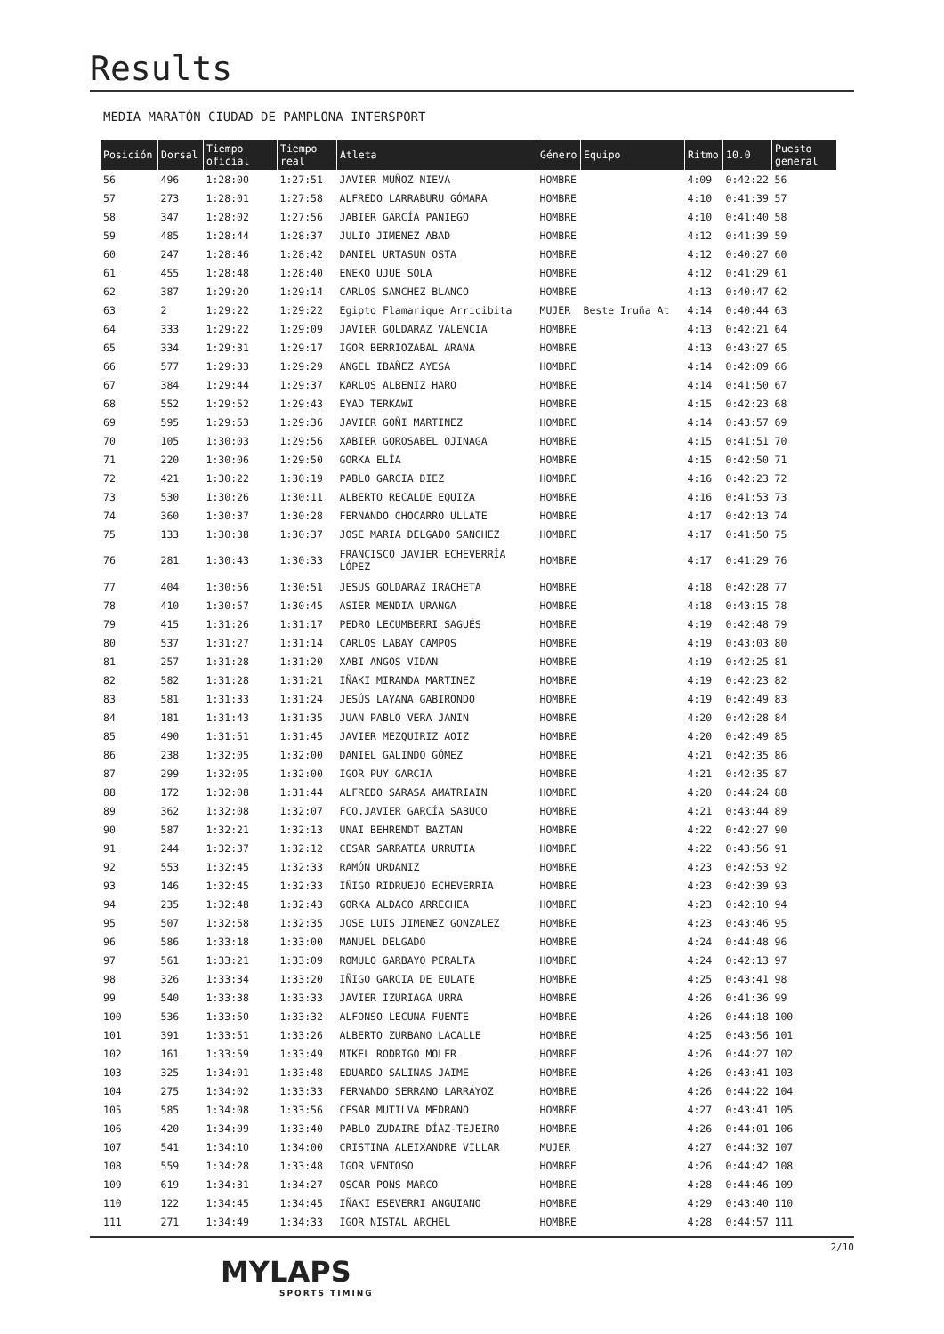Results
MEDIA MARATÓN CIUDAD DE PAMPLONA INTERSPORT
| Posición | Dorsal | Tiempo oficial | Tiempo real | Atleta | Género | Equipo | Ritmo | 10.0 | Puesto general |
| --- | --- | --- | --- | --- | --- | --- | --- | --- | --- |
| 56 | 496 | 1:28:00 | 1:27:51 | JAVIER MUÑOZ NIEVA | HOMBRE | | 4:09 | 0:42:22 | 56 |
| 57 | 273 | 1:28:01 | 1:27:58 | ALFREDO LARRABURU GÓMARA | HOMBRE | | 4:10 | 0:41:39 | 57 |
| 58 | 347 | 1:28:02 | 1:27:56 | JABIER GARCÍA PANIEGO | HOMBRE | | 4:10 | 0:41:40 | 58 |
| 59 | 485 | 1:28:44 | 1:28:37 | JULIO JIMENEZ ABAD | HOMBRE | | 4:12 | 0:41:39 | 59 |
| 60 | 247 | 1:28:46 | 1:28:42 | DANIEL URTASUN OSTA | HOMBRE | | 4:12 | 0:40:27 | 60 |
| 61 | 455 | 1:28:48 | 1:28:40 | ENEKO UJUE SOLA | HOMBRE | | 4:12 | 0:41:29 | 61 |
| 62 | 387 | 1:29:20 | 1:29:14 | CARLOS SANCHEZ BLANCO | HOMBRE | | 4:13 | 0:40:47 | 62 |
| 63 | 2 | 1:29:22 | 1:29:22 | Egipto Flamarique Arricibita | MUJER | Beste Iruña At | 4:14 | 0:40:44 | 63 |
| 64 | 333 | 1:29:22 | 1:29:09 | JAVIER GOLDARAZ VALENCIA | HOMBRE | | 4:13 | 0:42:21 | 64 |
| 65 | 334 | 1:29:31 | 1:29:17 | IGOR BERRIOZABAL ARANA | HOMBRE | | 4:13 | 0:43:27 | 65 |
| 66 | 577 | 1:29:33 | 1:29:29 | ANGEL IBAÑEZ AYESA | HOMBRE | | 4:14 | 0:42:09 | 66 |
| 67 | 384 | 1:29:44 | 1:29:37 | KARLOS ALBENIZ HARO | HOMBRE | | 4:14 | 0:41:50 | 67 |
| 68 | 552 | 1:29:52 | 1:29:43 | EYAD TERKAWI | HOMBRE | | 4:15 | 0:42:23 | 68 |
| 69 | 595 | 1:29:53 | 1:29:36 | JAVIER GOÑI MARTINEZ | HOMBRE | | 4:14 | 0:43:57 | 69 |
| 70 | 105 | 1:30:03 | 1:29:56 | XABIER GOROSABEL OJINAGA | HOMBRE | | 4:15 | 0:41:51 | 70 |
| 71 | 220 | 1:30:06 | 1:29:50 | GORKA ELÍA | HOMBRE | | 4:15 | 0:42:50 | 71 |
| 72 | 421 | 1:30:22 | 1:30:19 | PABLO GARCIA DIEZ | HOMBRE | | 4:16 | 0:42:23 | 72 |
| 73 | 530 | 1:30:26 | 1:30:11 | ALBERTO RECALDE EQUIZA | HOMBRE | | 4:16 | 0:41:53 | 73 |
| 74 | 360 | 1:30:37 | 1:30:28 | FERNANDO CHOCARRO ULLATE | HOMBRE | | 4:17 | 0:42:13 | 74 |
| 75 | 133 | 1:30:38 | 1:30:37 | JOSE MARIA DELGADO SANCHEZ | HOMBRE | | 4:17 | 0:41:50 | 75 |
| 76 | 281 | 1:30:43 | 1:30:33 | FRANCISCO JAVIER ECHEVERRÍA LÓPEZ | HOMBRE | | 4:17 | 0:41:29 | 76 |
| 77 | 404 | 1:30:56 | 1:30:51 | JESUS GOLDARAZ IRACHETA | HOMBRE | | 4:18 | 0:42:28 | 77 |
| 78 | 410 | 1:30:57 | 1:30:45 | ASIER MENDIA URANGA | HOMBRE | | 4:18 | 0:43:15 | 78 |
| 79 | 415 | 1:31:26 | 1:31:17 | PEDRO LECUMBERRI SAGUÉS | HOMBRE | | 4:19 | 0:42:48 | 79 |
| 80 | 537 | 1:31:27 | 1:31:14 | CARLOS LABAY CAMPOS | HOMBRE | | 4:19 | 0:43:03 | 80 |
| 81 | 257 | 1:31:28 | 1:31:20 | XABI ANGOS VIDAN | HOMBRE | | 4:19 | 0:42:25 | 81 |
| 82 | 582 | 1:31:28 | 1:31:21 | IÑAKI MIRANDA MARTINEZ | HOMBRE | | 4:19 | 0:42:23 | 82 |
| 83 | 581 | 1:31:33 | 1:31:24 | JESÚS LAYANA GABIRONDO | HOMBRE | | 4:19 | 0:42:49 | 83 |
| 84 | 181 | 1:31:43 | 1:31:35 | JUAN PABLO VERA JANIN | HOMBRE | | 4:20 | 0:42:28 | 84 |
| 85 | 490 | 1:31:51 | 1:31:45 | JAVIER MEZQUIRIZ AOIZ | HOMBRE | | 4:20 | 0:42:49 | 85 |
| 86 | 238 | 1:32:05 | 1:32:00 | DANIEL GALINDO GÓMEZ | HOMBRE | | 4:21 | 0:42:35 | 86 |
| 87 | 299 | 1:32:05 | 1:32:00 | IGOR PUY GARCIA | HOMBRE | | 4:21 | 0:42:35 | 87 |
| 88 | 172 | 1:32:08 | 1:31:44 | ALFREDO SARASA AMATRIAIN | HOMBRE | | 4:20 | 0:44:24 | 88 |
| 89 | 362 | 1:32:08 | 1:32:07 | FCO.JAVIER GARCÍA SABUCO | HOMBRE | | 4:21 | 0:43:44 | 89 |
| 90 | 587 | 1:32:21 | 1:32:13 | UNAI BEHRENDT BAZTAN | HOMBRE | | 4:22 | 0:42:27 | 90 |
| 91 | 244 | 1:32:37 | 1:32:12 | CESAR SARRATEA URRUTIA | HOMBRE | | 4:22 | 0:43:56 | 91 |
| 92 | 553 | 1:32:45 | 1:32:33 | RAMÓN URDANIZ | HOMBRE | | 4:23 | 0:42:53 | 92 |
| 93 | 146 | 1:32:45 | 1:32:33 | IÑIGO RIDRUEJO ECHEVERRIA | HOMBRE | | 4:23 | 0:42:39 | 93 |
| 94 | 235 | 1:32:48 | 1:32:43 | GORKA ALDACO ARRECHEA | HOMBRE | | 4:23 | 0:42:10 | 94 |
| 95 | 507 | 1:32:58 | 1:32:35 | JOSE LUIS JIMENEZ GONZALEZ | HOMBRE | | 4:23 | 0:43:46 | 95 |
| 96 | 586 | 1:33:18 | 1:33:00 | MANUEL DELGADO | HOMBRE | | 4:24 | 0:44:48 | 96 |
| 97 | 561 | 1:33:21 | 1:33:09 | ROMULO GARBAYO PERALTA | HOMBRE | | 4:24 | 0:42:13 | 97 |
| 98 | 326 | 1:33:34 | 1:33:20 | IÑIGO GARCIA DE EULATE | HOMBRE | | 4:25 | 0:43:41 | 98 |
| 99 | 540 | 1:33:38 | 1:33:33 | JAVIER IZURIAGA URRA | HOMBRE | | 4:26 | 0:41:36 | 99 |
| 100 | 536 | 1:33:50 | 1:33:32 | ALFONSO LECUNA FUENTE | HOMBRE | | 4:26 | 0:44:18 | 100 |
| 101 | 391 | 1:33:51 | 1:33:26 | ALBERTO ZURBANO LACALLE | HOMBRE | | 4:25 | 0:43:56 | 101 |
| 102 | 161 | 1:33:59 | 1:33:49 | MIKEL RODRIGO MOLER | HOMBRE | | 4:26 | 0:44:27 | 102 |
| 103 | 325 | 1:34:01 | 1:33:48 | EDUARDO SALINAS JAIME | HOMBRE | | 4:26 | 0:43:41 | 103 |
| 104 | 275 | 1:34:02 | 1:33:33 | FERNANDO SERRANO LARRÁYOZ | HOMBRE | | 4:26 | 0:44:22 | 104 |
| 105 | 585 | 1:34:08 | 1:33:56 | CESAR MUTILVA MEDRANO | HOMBRE | | 4:27 | 0:43:41 | 105 |
| 106 | 420 | 1:34:09 | 1:33:40 | PABLO ZUDAIRE DÍAZ-TEJEIRO | HOMBRE | | 4:26 | 0:44:01 | 106 |
| 107 | 541 | 1:34:10 | 1:34:00 | CRISTINA ALEIXANDRE VILLAR | MUJER | | 4:27 | 0:44:32 | 107 |
| 108 | 559 | 1:34:28 | 1:33:48 | IGOR VENTOSO | HOMBRE | | 4:26 | 0:44:42 | 108 |
| 109 | 619 | 1:34:31 | 1:34:27 | OSCAR PONS MARCO | HOMBRE | | 4:28 | 0:44:46 | 109 |
| 110 | 122 | 1:34:45 | 1:34:45 | IÑAKI ESEVERRI ANGUIANO | HOMBRE | | 4:29 | 0:43:40 | 110 |
| 111 | 271 | 1:34:49 | 1:34:33 | IGOR NISTAL ARCHEL | HOMBRE | | 4:28 | 0:44:57 | 111 |
2/10
MYLAPS
SPORTS TIMING